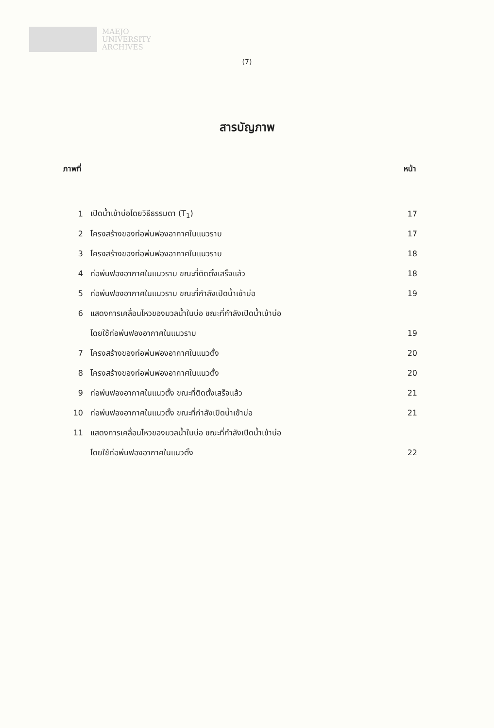MAEJO
UNIVERSITY
ARCHIVES
(7)
สารบัญภาพ
ภาพที่ หน้า
| 1 | เปิดน้ำเข้าบ่อโดยวิธีธรรมดา (T<sub>1</sub>) | 17 |
| 2 | โครงสร้างของท่อพ่นฟองอากาศในแนวราบ | 17 |
| 3 | โครงสร้างของท่อพ่นฟองอากาศในแนวราบ | 18 |
| 4 | ท่อพ่นฟองอากาศในแนวราบ ขณะที่ติดตั้งเสร็จแล้ว | 18 |
| 5 | ท่อพ่นฟองอากาศในแนวราบ ขณะที่กำลังเปิดน้ำเข้าบ่อ | 19 |
| 6 | แสดงการเคลื่อนไหวของมวลน้ำในบ่อ ขณะที่กำลังเปิดน้ำเข้าบ่อ | |
| | โดยใช้ท่อพ่นฟองอากาศในแนวราบ | 19 |
| 7 | โครงสร้างของท่อพ่นฟองอากาศในแนวตั้ง | 20 |
| 8 | โครงสร้างของท่อพ่นฟองอากาศในแนวตั้ง | 20 |
| 9 | ท่อพ่นฟองอากาศในแนวตั้ง ขณะที่ติดตั้งเสร็จแล้ว | 21 |
| 10 | ท่อพ่นฟองอากาศในแนวตั้ง ขณะที่กำลังเปิดน้ำเข้าบ่อ | 21 |
| 11 | แสดงการเคลื่อนไหวของมวลน้ำในบ่อ ขณะที่กำลังเปิดน้ำเข้าบ่อ | |
| | โดยใช้ท่อพ่นฟองอากาศในแนวตั้ง | 22 |